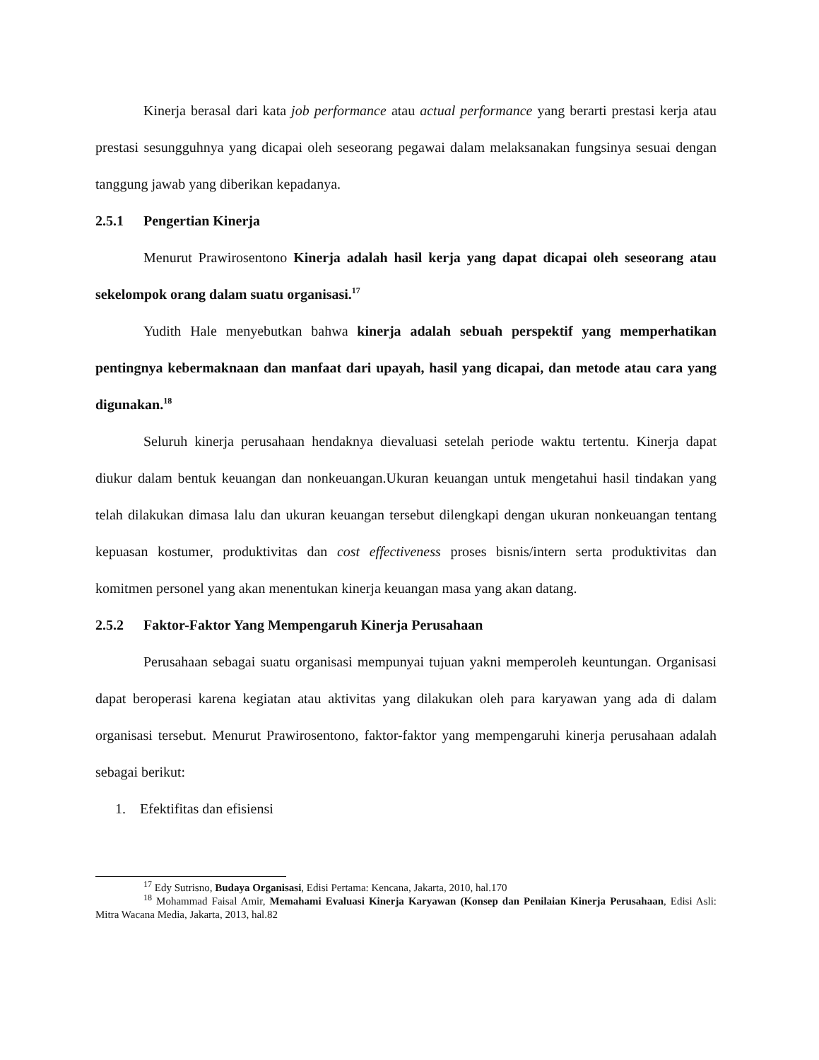Kinerja berasal dari kata job performance atau actual performance yang berarti prestasi kerja atau prestasi sesungguhnya yang dicapai oleh seseorang pegawai dalam melaksanakan fungsinya sesuai dengan tanggung jawab yang diberikan kepadanya.
2.5.1 Pengertian Kinerja
Menurut Prawirosentono Kinerja adalah hasil kerja yang dapat dicapai oleh seseorang atau sekelompok orang dalam suatu organisasi.<sup>17</sup>
Yudith Hale menyebutkan bahwa kinerja adalah sebuah perspektif yang memperhatikan pentingnya kebermaknaan dan manfaat dari upayah, hasil yang dicapai, dan metode atau cara yang digunakan.<sup>18</sup>
Seluruh kinerja perusahaan hendaknya dievaluasi setelah periode waktu tertentu. Kinerja dapat diukur dalam bentuk keuangan dan nonkeuangan.Ukuran keuangan untuk mengetahui hasil tindakan yang telah dilakukan dimasa lalu dan ukuran keuangan tersebut dilengkapi dengan ukuran nonkeuangan tentang kepuasan kostumer, produktivitas dan cost effectiveness proses bisnis/intern serta produktivitas dan komitmen personel yang akan menentukan kinerja keuangan masa yang akan datang.
2.5.2 Faktor-Faktor Yang Mempengaruh Kinerja Perusahaan
Perusahaan sebagai suatu organisasi mempunyai tujuan yakni memperoleh keuntungan. Organisasi dapat beroperasi karena kegiatan atau aktivitas yang dilakukan oleh para karyawan yang ada di dalam organisasi tersebut. Menurut Prawirosentono, faktor-faktor yang mempengaruhi kinerja perusahaan adalah sebagai berikut:
1. Efektifitas dan efisiensi
<sup>17</sup> Edy Sutrisno, Budaya Organisasi, Edisi Pertama: Kencana, Jakarta, 2010, hal.170
<sup>18</sup> Mohammad Faisal Amir, Memahami Evaluasi Kinerja Karyawan (Konsep dan Penilaian Kinerja Perusahaan, Edisi Asli: Mitra Wacana Media, Jakarta, 2013, hal.82